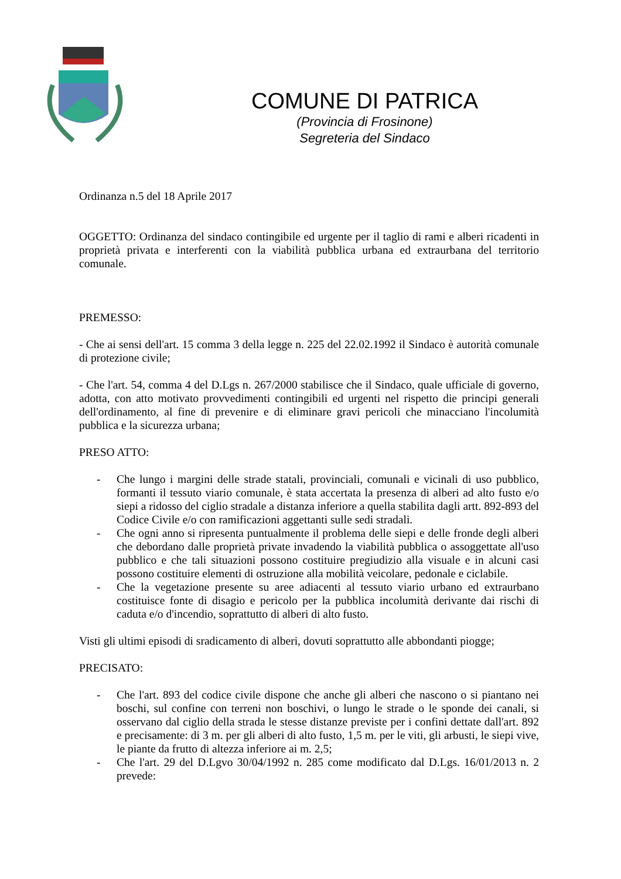COMUNE DI PATRICA
(Provincia di Frosinone)
Segreteria del Sindaco
Ordinanza n.5 del 18 Aprile 2017
OGGETTO: Ordinanza del sindaco contingibile ed urgente per il taglio di rami e alberi ricadenti in proprietà privata e interferenti con la viabilità pubblica urbana ed extraurbana del territorio comunale.
PREMESSO:
- Che ai sensi dell'art. 15 comma 3 della legge n. 225 del 22.02.1992 il Sindaco è autorità comunale di protezione civile;
- Che l'art. 54, comma 4 del D.Lgs n. 267/2000 stabilisce che il Sindaco, quale ufficiale di governo, adotta, con atto motivato provvedimenti contingibili ed urgenti nel rispetto die principi generali dell'ordinamento, al fine di prevenire e di eliminare gravi pericoli che minacciano l'incolumità pubblica e la sicurezza urbana;
PRESO ATTO:
- Che lungo i margini delle strade statali, provinciali, comunali e vicinali di uso pubblico, formanti il tessuto viario comunale, è stata accertata la presenza di alberi ad alto fusto e/o siepi a ridosso del ciglio stradale a distanza inferiore a quella stabilita dagli artt. 892-893 del Codice Civile e/o con ramificazioni aggettanti sulle sedi stradali.
- Che ogni anno si ripresenta puntualmente il problema delle siepi e delle fronde degli alberi che debordano dalle proprietà private invadendo la viabilità pubblica o assoggettate all'uso pubblico e che tali situazioni possono costituire pregiudizio alla visuale e in alcuni casi possono costituire elementi di ostruzione alla mobilità veicolare, pedonale e ciclabile.
- Che la vegetazione presente su aree adiacenti al tessuto viario urbano ed extraurbano costituisce fonte di disagio e pericolo per la pubblica incolumità derivante dai rischi di caduta e/o d'incendio, soprattutto di alberi di alto fusto.
Visti gli ultimi episodi di sradicamento di alberi, dovuti soprattutto alle abbondanti piogge;
PRECISATO:
- Che l'art. 893 del codice civile dispone che anche gli alberi che nascono o si piantano nei boschi, sul confine con terreni non boschivi, o lungo le strade o le sponde dei canali, si osservano dal ciglio della strada le stesse distanze previste per i confini dettate dall'art. 892 e precisamente: di 3 m. per gli alberi di alto fusto, 1,5 m. per le viti, gli arbusti, le siepi vive, le piante da frutto di altezza inferiore ai m. 2,5;
- Che l'art. 29 del D.Lgvo 30/04/1992 n. 285 come modificato dal D.Lgs. 16/01/2013 n. 2 prevede: